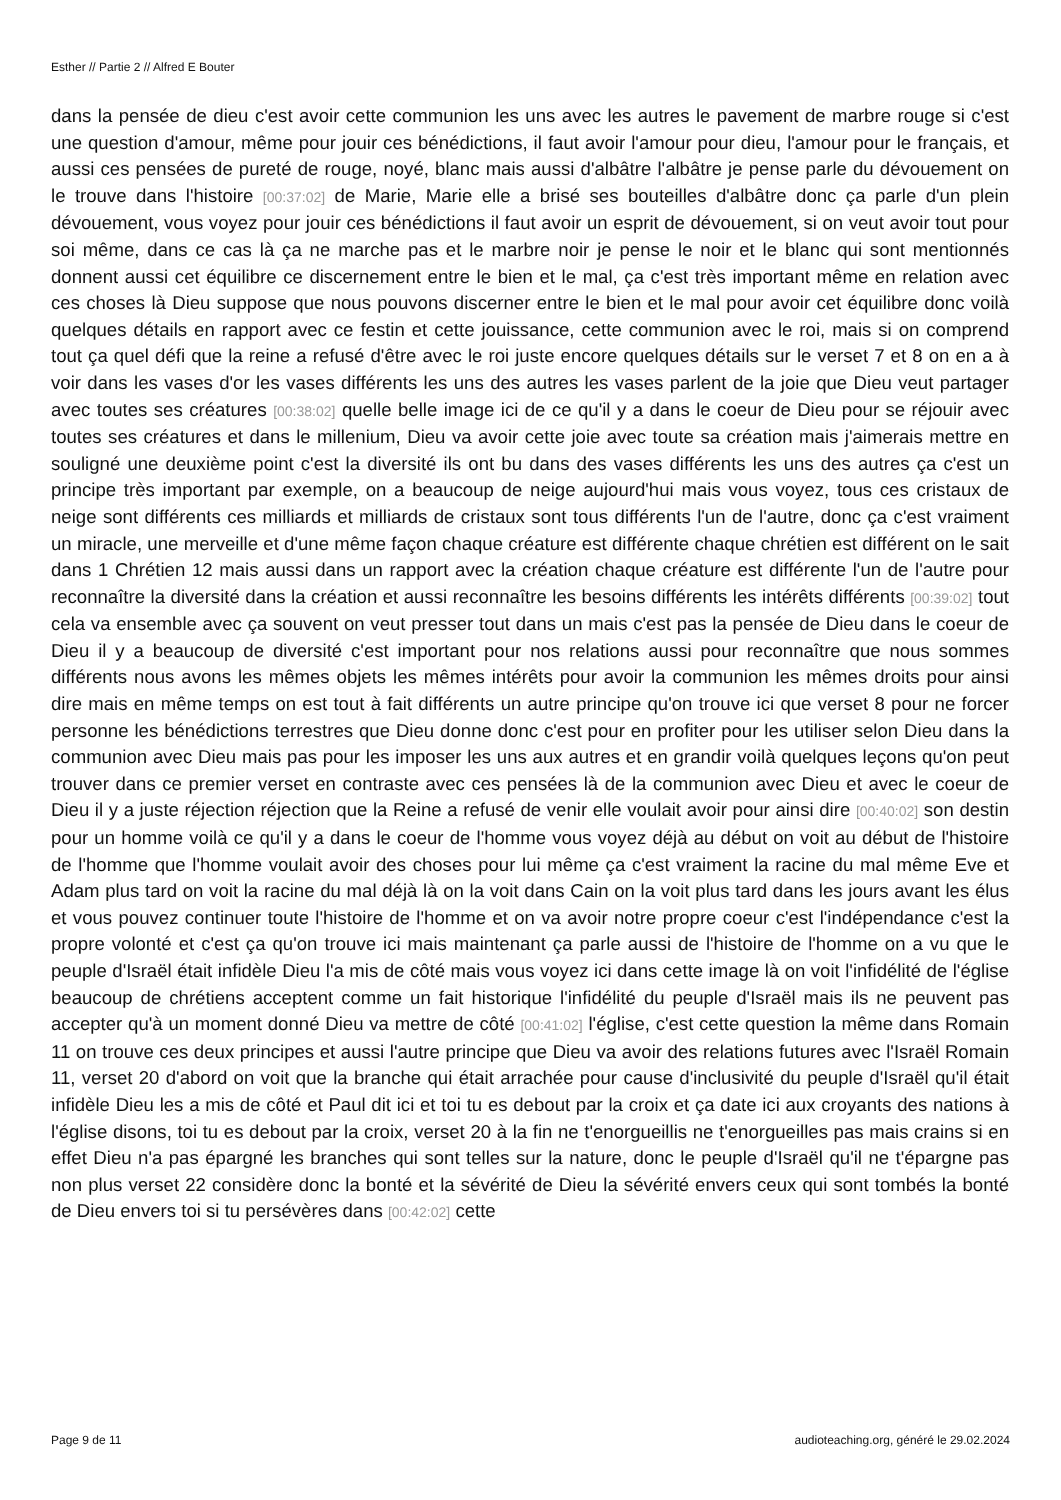Esther // Partie 2 // Alfred E Bouter
dans la pensée de dieu c'est avoir cette communion les uns avec les autres le pavement de marbre rouge si c'est une question d'amour, même pour jouir ces bénédictions, il faut avoir l'amour pour dieu, l'amour pour le français, et aussi ces pensées de pureté de rouge, noyé, blanc mais aussi d'albâtre l'albâtre je pense parle du dévouement on le trouve dans l'histoire [00:37:02] de Marie, Marie elle a brisé ses bouteilles d'albâtre donc ça parle d'un plein dévouement, vous voyez pour jouir ces bénédictions il faut avoir un esprit de dévouement, si on veut avoir tout pour soi même, dans ce cas là ça ne marche pas et le marbre noir je pense le noir et le blanc qui sont mentionnés donnent aussi cet équilibre ce discernement entre le bien et le mal, ça c'est très important même en relation avec ces choses là Dieu suppose que nous pouvons discerner entre le bien et le mal pour avoir cet équilibre donc voilà quelques détails en rapport avec ce festin et cette jouissance, cette communion avec le roi, mais si on comprend tout ça quel défi que la reine a refusé d'être avec le roi juste encore quelques détails sur le verset 7 et 8 on en a à voir dans les vases d'or les vases différents les uns des autres les vases parlent de la joie que Dieu veut partager avec toutes ses créatures [00:38:02] quelle belle image ici de ce qu'il y a dans le coeur de Dieu pour se réjouir avec toutes ses créatures et dans le millenium, Dieu va avoir cette joie avec toute sa création mais j'aimerais mettre en souligné une deuxième point c'est la diversité ils ont bu dans des vases différents les uns des autres ça c'est un principe très important par exemple, on a beaucoup de neige aujourd'hui mais vous voyez, tous ces cristaux de neige sont différents ces milliards et milliards de cristaux sont tous différents l'un de l'autre, donc ça c'est vraiment un miracle, une merveille et d'une même façon chaque créature est différente chaque chrétien est différent on le sait dans 1 Chrétien 12 mais aussi dans un rapport avec la création chaque créature est différente l'un de l'autre pour reconnaître la diversité dans la création et aussi reconnaître les besoins différents les intérêts différents [00:39:02] tout cela va ensemble avec ça souvent on veut presser tout dans un mais c'est pas la pensée de Dieu dans le coeur de Dieu il y a beaucoup de diversité c'est important pour nos relations aussi pour reconnaître que nous sommes différents nous avons les mêmes objets les mêmes intérêts pour avoir la communion les mêmes droits pour ainsi dire mais en même temps on est tout à fait différents un autre principe qu'on trouve ici que verset 8 pour ne forcer personne les bénédictions terrestres que Dieu donne donc c'est pour en profiter pour les utiliser selon Dieu dans la communion avec Dieu mais pas pour les imposer les uns aux autres et en grandir voilà quelques leçons qu'on peut trouver dans ce premier verset en contraste avec ces pensées là de la communion avec Dieu et avec le coeur de Dieu il y a juste réjection réjection que la Reine a refusé de venir elle voulait avoir pour ainsi dire [00:40:02] son destin pour un homme voilà ce qu'il y a dans le coeur de l'homme vous voyez déjà au début on voit au début de l'histoire de l'homme que l'homme voulait avoir des choses pour lui même ça c'est vraiment la racine du mal même Eve et Adam plus tard on voit la racine du mal déjà là on la voit dans Cain on la voit plus tard dans les jours avant les élus et vous pouvez continuer toute l'histoire de l'homme et on va avoir notre propre coeur c'est l'indépendance c'est la propre volonté et c'est ça qu'on trouve ici mais maintenant ça parle aussi de l'histoire de l'homme on a vu que le peuple d'Israël était infidèle Dieu l'a mis de côté mais vous voyez ici dans cette image là on voit l'infidélité de l'église beaucoup de chrétiens acceptent comme un fait historique l'infidélité du peuple d'Israël mais ils ne peuvent pas accepter qu'à un moment donné Dieu va mettre de côté [00:41:02] l'église, c'est cette question la même dans Romain 11 on trouve ces deux principes et aussi l'autre principe que Dieu va avoir des relations futures avec l'Israël Romain 11, verset 20 d'abord on voit que la branche qui était arrachée pour cause d'inclusivité du peuple d'Israël qu'il était infidèle Dieu les a mis de côté et Paul dit ici et toi tu es debout par la croix et ça date ici aux croyants des nations à l'église disons, toi tu es debout par la croix, verset 20 à la fin ne t'enorgueillis ne t'enorgueilles pas mais crains si en effet Dieu n'a pas épargné les branches qui sont telles sur la nature, donc le peuple d'Israël qu'il ne t'épargne pas non plus verset 22 considère donc la bonté et la sévérité de Dieu la sévérité envers ceux qui sont tombés la bonté de Dieu envers toi si tu persévères dans [00:42:02] cette
Page 9 de 11 audioteaching.org, généré le 29.02.2024